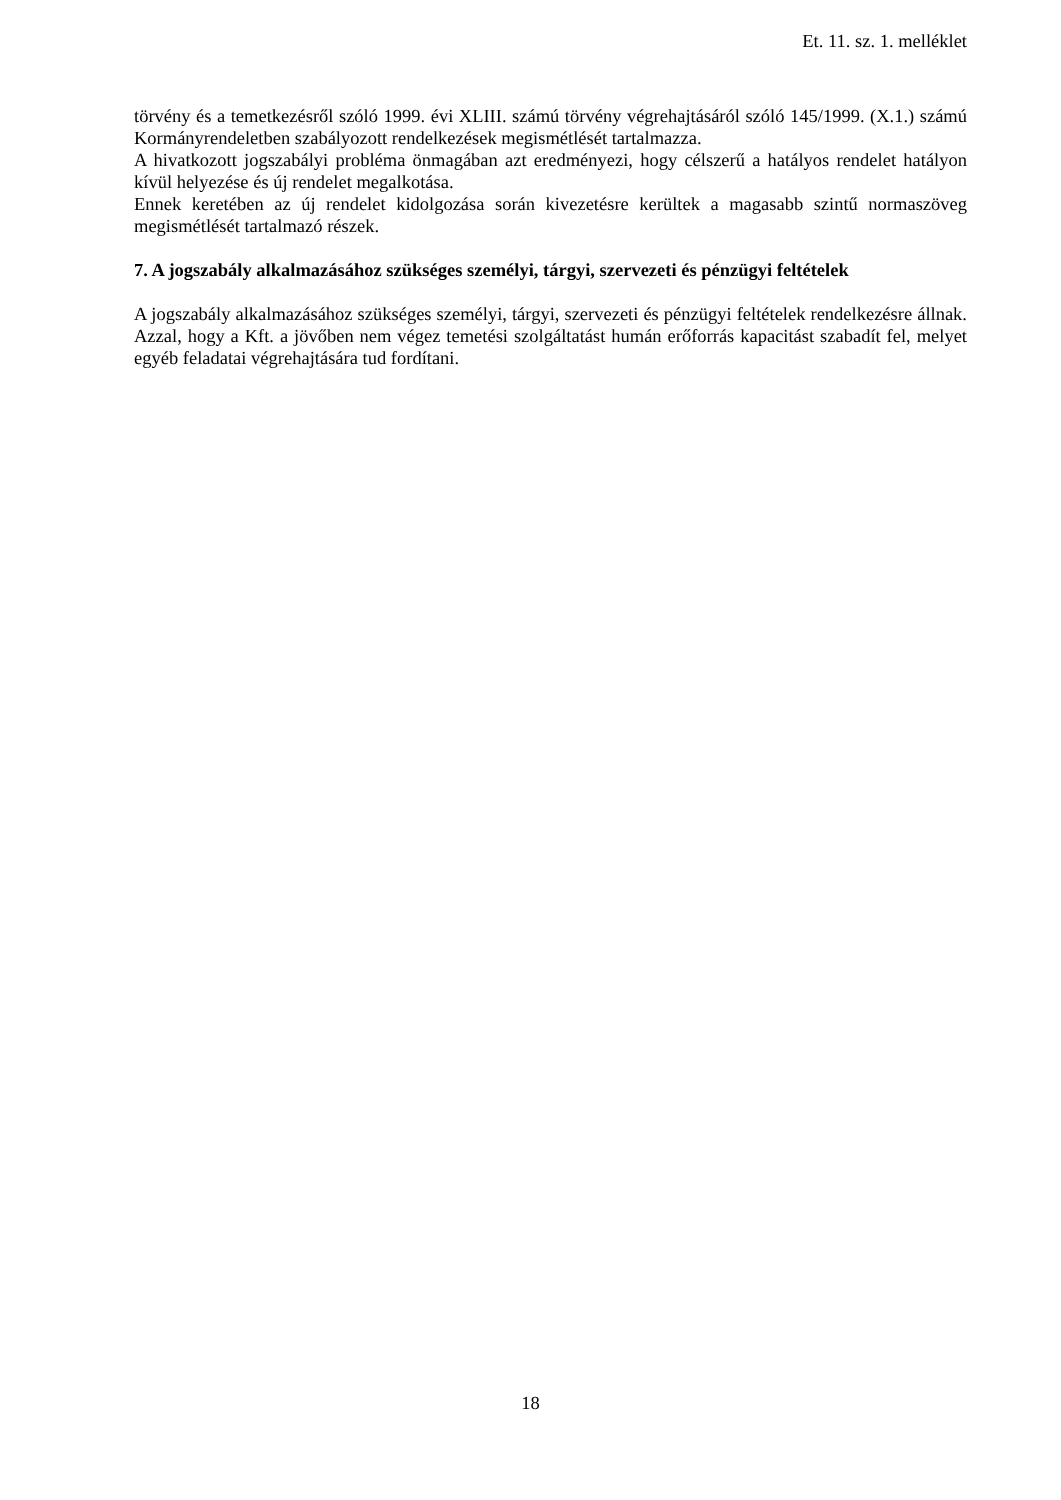Et. 11. sz. 1. melléklet
törvény és a temetkezésről szóló 1999. évi XLIII. számú törvény végrehajtásáról szóló 145/1999. (X.1.) számú Kormányrendeletben szabályozott rendelkezések megismétlését tartalmazza.
A hivatkozott jogszabályi probléma önmagában azt eredményezi, hogy célszerű a hatályos rendelet hatályon kívül helyezése és új rendelet megalkotása.
Ennek keretében az új rendelet kidolgozása során kivezetésre kerültek a magasabb szintű normaszöveg megismétlését tartalmazó részek.
7. A jogszabály alkalmazásához szükséges személyi, tárgyi, szervezeti és pénzügyi feltételek
A jogszabály alkalmazásához szükséges személyi, tárgyi, szervezeti és pénzügyi feltételek rendelkezésre állnak. Azzal, hogy a Kft. a jövőben nem végez temetési szolgáltatást humán erőforrás kapacitást szabadít fel, melyet egyéb feladatai végrehajtására tud fordítani.
18